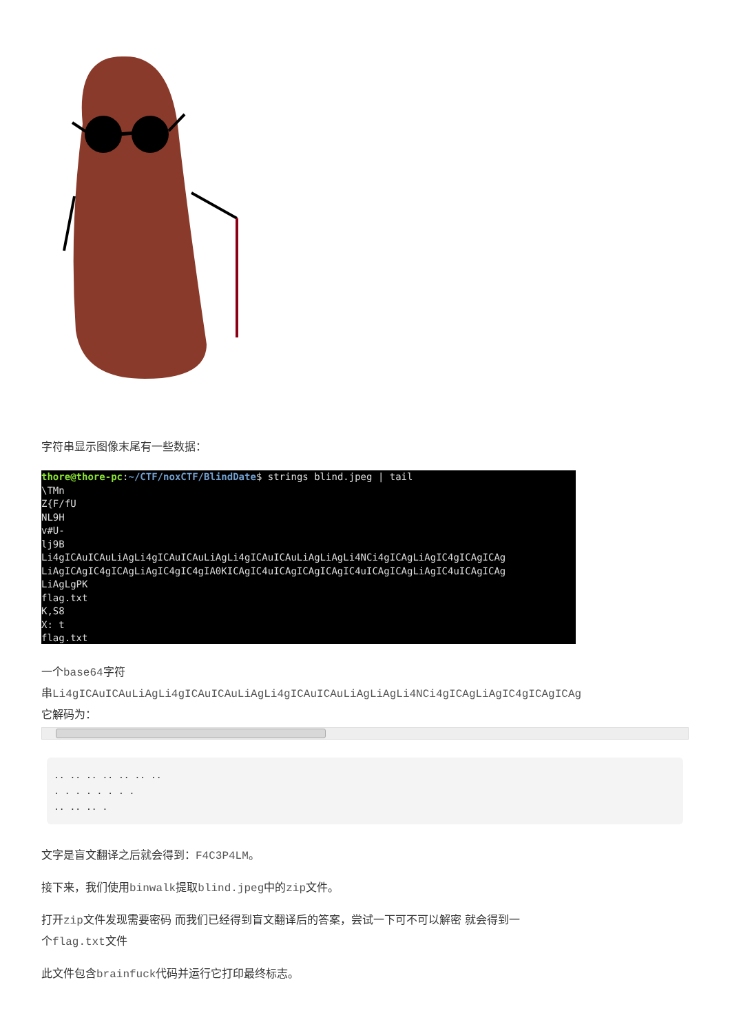字符串显示图像末尾有一些数据：
thore@thore-pc:~/CTF/noxCTF/BlindDate$ strings blind.jpeg | tail \TMn Z{F/fU NL9H v#U- lj9B Li4gICAuICAuLiAgLi4gICAuICAuLiAgLi4gICAuICAuLiAgLiAgLi4NCi4gICAgLiAgIC4gICAgICAg LiAgICAgIC4gICAgLiAgIC4gIC4gIA0KICAgIC4uICAgICAgICAgIC4uICAgICAgLiAgIC4uICAgICAg LiAgLgPK flag.txt K,S8 X: t flag.txt
一个base64字符
串Li4gICAuICAuLiAgLi4gICAuICAuLiAgLi4gICAuICAuLiAgLiAgLi4NCi4gICAgLiAgIC4gICAgICAg
它解码为：
.. .. .. .. .. .. ..
. . . . . . . .
.. .. .. .
文字是盲文翻译之后就会得到：F4C3P4LM。
接下来，我们使用binwalk提取blind.jpeg中的zip文件。
打开zip文件发现需要密码 而我们已经得到盲文翻译后的答案，尝试一下可不可以解密 就会得到一
个flag.txt文件
此文件包含brainfuck代码并运行它打印最终标志。